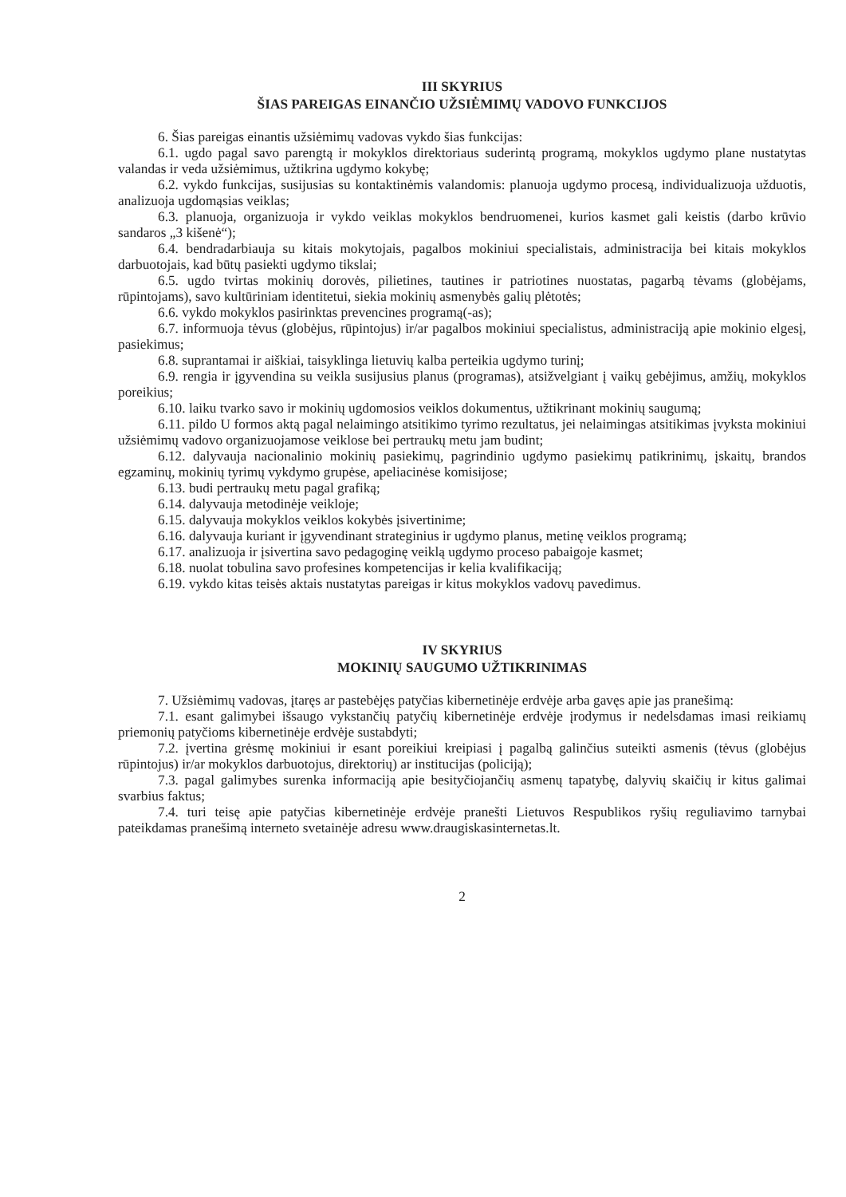III SKYRIUS
ŠIAS PAREIGAS EINANČIO UŽSIĖMIMŲ VADOVO FUNKCIJOS
6. Šias pareigas einantis užsiėmimų vadovas vykdo šias funkcijas:
6.1. ugdo pagal savo parengtą ir mokyklos direktoriaus suderintą programą, mokyklos ugdymo plane nustatytas valandas ir veda užsiėmimus, užtikrina ugdymo kokybę;
6.2. vykdo funkcijas, susijusias su kontaktinėmis valandomis: planuoja ugdymo procesą, individualizuoja užduotis, analizuoja ugdomąsias veiklas;
6.3. planuoja, organizuoja ir vykdo veiklas mokyklos bendruomenei, kurios kasmet gali keistis (darbo krūvio sandaros „3 kišenė“);
6.4. bendradarbiauja su kitais mokytojais, pagalbos mokiniui specialistais, administracija bei kitais mokyklos darbuotojais, kad būtų pasiekti ugdymo tikslai;
6.5. ugdo tvirtas mokinių dorovės, pilietines, tautines ir patriotines nuostatas, pagarbą tėvams (globėjams, rūpintojams), savo kultūriniam identitetui, siekia mokinių asmenybės galių plėtotės;
6.6. vykdo mokyklos pasirinktas prevencines programą(-as);
6.7. informuoja tėvus (globėjus, rūpintojus) ir/ar pagalbos mokiniui specialistus, administraciją apie mokinio elgesį, pasiekimus;
6.8. suprantamai ir aiškiai, taisyklinga lietuvių kalba perteikia ugdymo turinį;
6.9. rengia ir įgyvendina su veikla susijusius planus (programas), atsižvelgiant į vaikų gebėjimus, amžių, mokyklos poreikius;
6.10. laiku tvarko savo ir mokinių ugdomosios veiklos dokumentus, užtikrinant mokinių saugumą;
6.11. pildo U formos aktą pagal nelaimingo atsitikimo tyrimo rezultatus, jei nelaimingas atsitikimas įvyksta mokiniui užsiėmimų vadovo organizuojamose veiklose bei pertraukų metu jam budint;
6.12. dalyvauja nacionalinio mokinių pasiekimų, pagrindinio ugdymo pasiekimų patikrinimų, įskaitų, brandos egzaminų, mokinių tyrimų vykdymo grupėse, apeliacinėse komisijose;
6.13. budi pertraukų metu pagal grafiką;
6.14. dalyvauja metodinėje veikloje;
6.15. dalyvauja mokyklos veiklos kokybės įsivertinime;
6.16. dalyvauja kuriant ir įgyvendinant strateginius ir ugdymo planus, metinę veiklos programą;
6.17. analizuoja ir įsivertina savo pedagoginę veiklą ugdymo proceso pabaigoje kasmet;
6.18. nuolat tobulina savo profesines kompetencijas ir kelia kvalifikaciją;
6.19. vykdo kitas teisės aktais nustatytas pareigas ir kitus mokyklos vadovų pavedimus.
IV SKYRIUS
MOKINIŲ SAUGUMO UŽTIKRINIMAS
7. Užsiėmimų vadovas, įtaręs ar pastebėjęs patyčias kibernetinėje erdvėje arba gavęs apie jas pranešimą:
7.1. esant galimybei išsaugo vykstančių patyčių kibernetinėje erdvėje įrodymus ir nedelsdamas imasi reikiamų priemonių patyčioms kibernetinėje erdvėje sustabdyti;
7.2. įvertina grėsmę mokiniui ir esant poreikiui kreipiasi į pagalbą galinčius suteikti asmenis (tėvus (globėjus rūpintojus) ir/ar mokyklos darbuotojus, direktorių) ar institucijas (policiją);
7.3. pagal galimybes surenka informaciją apie besityčiojančių asmenų tapatybę, dalyvių skaičių ir kitus galimai svarbius faktus;
7.4. turi teisę apie patyčias kibernetinėje erdvėje pranešti Lietuvos Respublikos ryšių reguliavimo tarnybai pateikdamas pranešimą interneto svetainėje adresu www.draugiskasinternetas.lt.
2